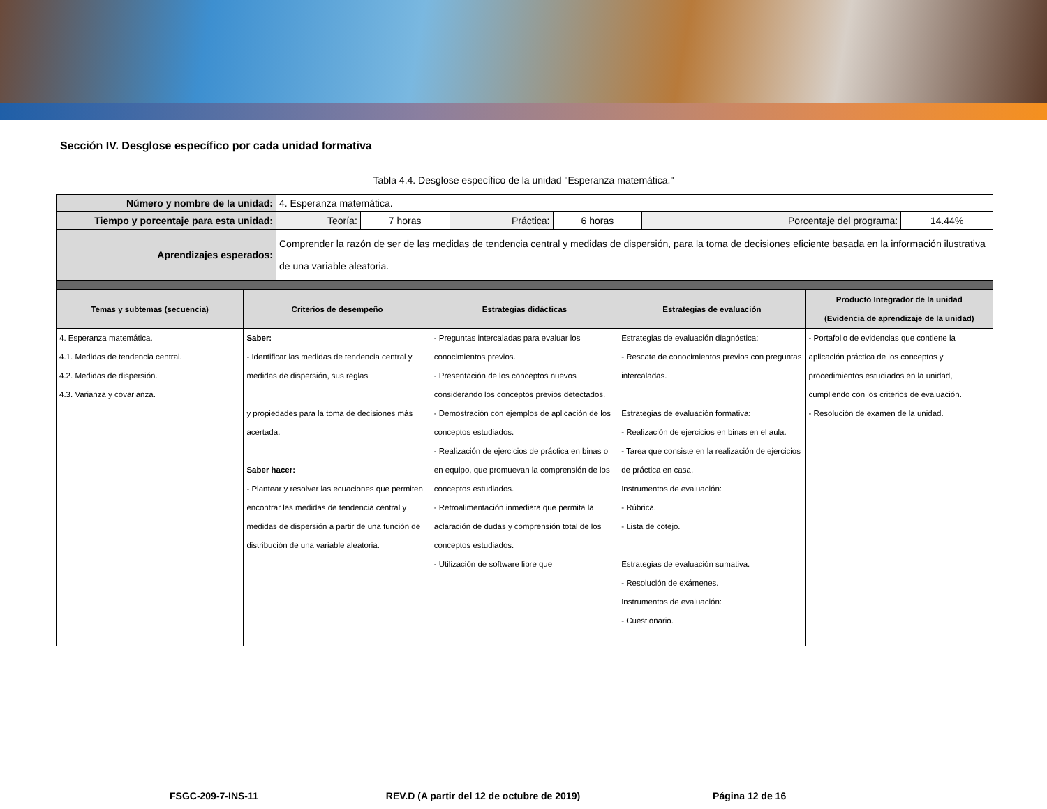Sección IV. Desglose específico por cada unidad formativa
Tabla 4.4. Desglose específico de la unidad "Esperanza matemática."
| Número y nombre de la unidad: | 4. Esperanza matemática. | | | | | |
| Tiempo y porcentaje para esta unidad: | Teoría: | 7 horas | Práctica: | 6 horas | Porcentaje del programa: | 14.44% |
| Aprendizajes esperados: | Comprender la razón de ser de las medidas de tendencia central y medidas de dispersión, para la toma de decisiones eficiente basada en la información ilustrativa de una variable aleatoria. | | | | | |
| Temas y subtemas (secuencia) | Criterios de desempeño | Estrategias didácticas | Estrategias de evaluación | Producto Integrador de la unidad (Evidencia de aprendizaje de la unidad) |
| --- | --- | --- | --- | --- |
| 4. Esperanza matemática. 4.1. Medidas de tendencia central. 4.2. Medidas de dispersión. 4.3. Varianza y covarianza. | Saber: - Identificar las medidas de tendencia central y medidas de dispersión, sus reglas y propiedades para la toma de decisiones más acertada. Saber hacer: - Plantear y resolver las ecuaciones que permiten encontrar las medidas de tendencia central y medidas de dispersión a partir de una función de distribución de una variable aleatoria. | - Preguntas intercaladas para evaluar los conocimientos previos. - Presentación de los conceptos nuevos considerando los conceptos previos detectados. - Demostración con ejemplos de aplicación de los conceptos estudiados. - Realización de ejercicios de práctica en binas o en equipo, que promuevan la comprensión de los conceptos estudiados. - Retroalimentación inmediata que permita la aclaración de dudas y comprensión total de los conceptos estudiados. - Utilización de software libre que | Estrategias de evaluación diagnóstica: - Rescate de conocimientos previos con preguntas intercaladas. Estrategias de evaluación formativa: - Realización de ejercicios en binas en el aula. - Tarea que consiste en la realización de ejercicios de práctica en casa. Instrumentos de evaluación: - Rúbrica. - Lista de cotejo. Estrategias de evaluación sumativa: - Resolución de exámenes. Instrumentos de evaluación: - Cuestionario. | - Portafolio de evidencias que contiene la aplicación práctica de los conceptos y procedimientos estudiados en la unidad, cumpliendo con los criterios de evaluación. - Resolución de examen de la unidad. |
FSGC-209-7-INS-11 REV.D (A partir del 12 de octubre de 2019) Página 12 de 16